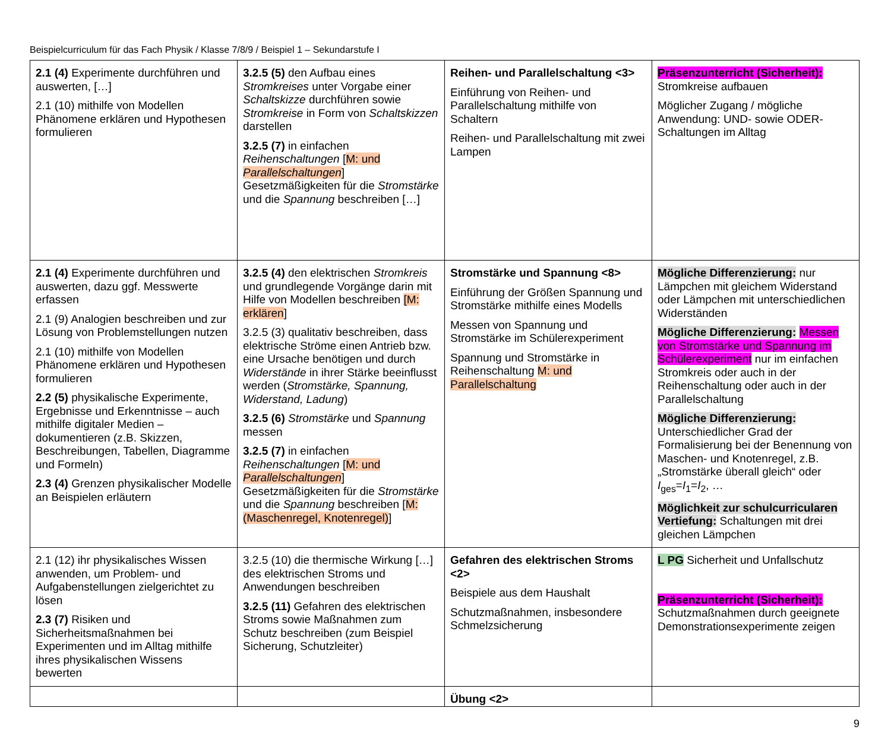Beispielcurriculum für das Fach Physik / Klasse 7/8/9 / Beispiel 1 – Sekundarstufe I
| 2.1 (4) Experimente durchführen und auswerten, […] 2.1 (10) mithilfe von Modellen Phänomene erklären und Hypothesen formulieren | 3.2.5 (5) den Aufbau eines Stromkreises unter Vorgabe einer Schaltskizze durchführen sowie Stromkreise in Form von Schaltskizzen darstellen 3.2.5 (7) in einfachen Reihenschaltungen [ M: und Parallelschaltungen ] Gesetzmäßigkeiten für die Stromstärke und die Spannung beschreiben […] | Reihen- und Parallelschaltung <3> Einführung von Reihen- und Parallelschaltung mithilfe von Schaltern Reihen- und Parallelschaltung mit zwei Lampen | Präsenzunterricht (Sicherheit): Stromkreise aufbauen Möglicher Zugang / mögliche Anwendung: UND- sowie ODER-Schaltungen im Alltag |
| 2.1 (4) Experimente durchführen und auswerten, dazu ggf. Messwerte erfassen 2.1 (9) Analogien beschreiben und zur Lösung von Problemstellungen nutzen 2.1 (10) mithilfe von Modellen Phänomene erklären und Hypothesen formulieren 2.2 (5) physikalische Experimente, Ergebnisse und Erkenntnisse – auch mithilfe digitaler Medien – dokumentieren (z.B. Skizzen, Beschreibungen, Tabellen, Diagramme und Formeln) 2.3 (4) Grenzen physikalischer Modelle an Beispielen erläutern | 3.2.5 (4) den elektrischen Stromkreis und grundlegende Vorgänge darin mit Hilfe von Modellen beschreiben [M: erklären ] 3.2.5 (3) qualitativ beschreiben, dass elektrische Ströme einen Antrieb bzw. eine Ursache benötigen und durch Widerstände in ihrer Stärke beeinflusst werden ( Stromstärke, Spannung, Widerstand, Ladung ) 3.2.5 (6) Stromstärke und Spannung messen 3.2.5 (7) in einfachen Reihenschaltungen [ M: und Parallelschaltungen ] Gesetzmäßigkeiten für die Stromstärke und die Spannung beschreiben [ M: (Maschenregel, Knotenregel) ] | Stromstärke und Spannung <8> Einführung der Größen Spannung und Stromstärke mithilfe eines Modells Messen von Spannung und Stromstärke im Schülerexperiment Spannung und Stromstärke in Reihenschaltung M: und Parallelschaltung | Mögliche Differenzierung: nur Lämpchen mit gleichem Widerstand oder Lämpchen mit unterschiedlichen Widerständen Mögliche Differenzierung: Messen von Stromstärke und Spannung im Schülerexperiment nur im einfachen Stromkreis oder auch in der Reihenschaltung oder auch in der Parallelschaltung Mögliche Differenzierung: Unterschiedlicher Grad der Formalisierung bei der Benennung von Maschen- und Knotenregel, z.B. „Stromstärke überall gleich“ oder I<sub>ges</sub>= I<sub>1</sub>= I<sub>2</sub>, … Möglichkeit zur schulcurricularen Vertiefung: Schaltungen mit drei gleichen Lämpchen |
| 2.1 (12) ihr physikalisches Wissen anwenden, um Problem- und Aufgabenstellungen zielgerichtet zu lösen 2.3 (7) Risiken und Sicherheitsmaßnahmen bei Experimenten und im Alltag mithilfe ihres physikalischen Wissens bewerten | 3.2.5 (10) die thermische Wirkung […] des elektrischen Stroms und Anwendungen beschreiben 3.2.5 (11) Gefahren des elektrischen Stroms sowie Maßnahmen zum Schutz beschreiben (zum Beispiel Sicherung, Schutzleiter) | Gefahren des elektrischen Stroms <2> Beispiele aus dem Haushalt Schutzmaßnahmen, insbesondere Schmelzsicherung | L PG Sicherheit und Unfallschutz Präsenzunterricht (Sicherheit): Schutzmaßnahmen durch geeignete Demonstrationsexperimente zeigen |
| | | Übung <2> | |
9